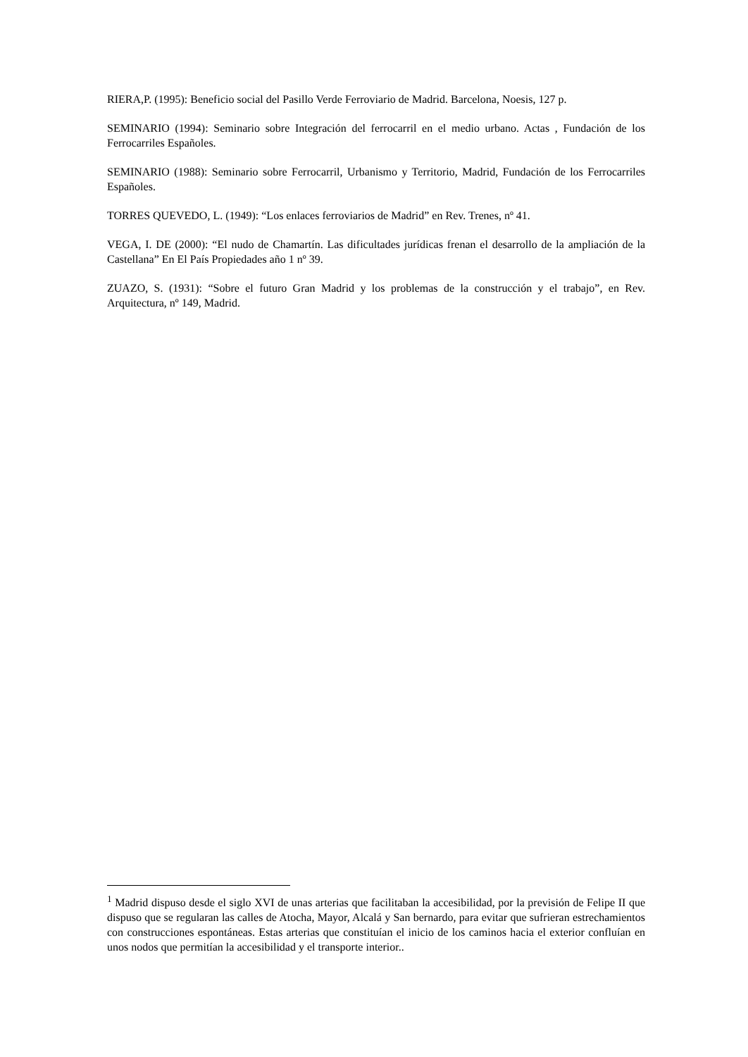RIERA,P. (1995): Beneficio social del Pasillo Verde Ferroviario de Madrid. Barcelona, Noesis, 127 p.
SEMINARIO (1994): Seminario sobre Integración del ferrocarril en el medio urbano. Actas , Fundación de los Ferrocarriles Españoles.
SEMINARIO (1988): Seminario sobre Ferrocarril, Urbanismo y Territorio, Madrid, Fundación de los Ferrocarriles Españoles.
TORRES QUEVEDO, L. (1949): “Los enlaces ferroviarios de Madrid” en Rev. Trenes, nº 41.
VEGA, I. DE (2000): “El nudo de Chamartín. Las dificultades jurídicas frenan el desarrollo de la ampliación de la Castellana” En El País Propiedades año 1 nº 39.
ZUAZO, S. (1931): “Sobre el futuro Gran Madrid y los problemas de la construcción y el trabajo”, en Rev. Arquitectura, nº 149, Madrid.
<sup>1</sup> Madrid dispuso desde el siglo XVI de unas arterias que facilitaban la accesibilidad, por la previsión de Felipe II que dispuso que se regularan las calles de Atocha, Mayor, Alcalá y San bernardo, para evitar que sufrieran estrechamientos con construcciones espontáneas. Estas arterias que constituían el inicio de los caminos hacia el exterior confluían en unos nodos que permitían la accesibilidad y el transporte interior..